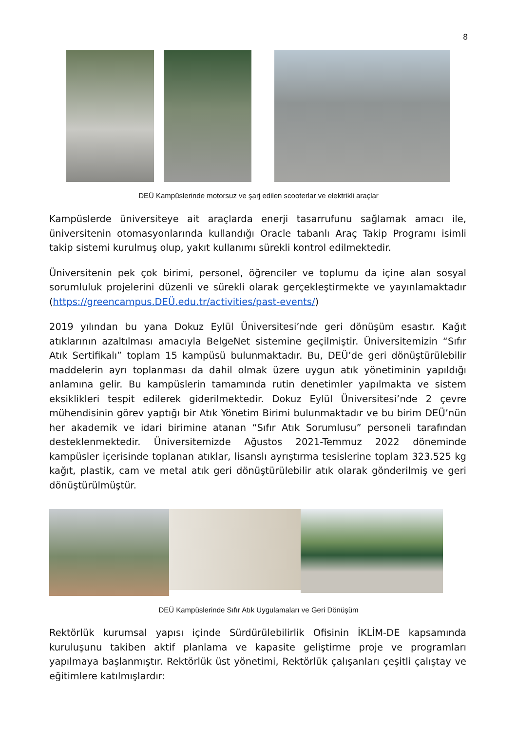8
DEÜ Kampüslerinde motorsuz ve şarj edilen scooterlar ve elektrikli araçlar
Kampüslerde üniversiteye ait araçlarda enerji tasarrufunu sağlamak amacı ile, üniversitenin otomasyonlarında kullandığı Oracle tabanlı Araç Takip Programı isimli takip sistemi kurulmuş olup, yakıt kullanımı sürekli kontrol edilmektedir.
Üniversitenin pek çok birimi, personel, öğrenciler ve toplumu da içine alan sosyal sorumluluk projelerini düzenli ve sürekli olarak gerçekleştirmekte ve yayınlamaktadır (https://greencampus.DEÜ.edu.tr/activities/past-events/)
2019 yılından bu yana Dokuz Eylül Üniversitesi’nde geri dönüşüm esastır. Kağıt atıklarının azaltılması amacıyla BelgeNet sistemine geçilmiştir. Üniversitemizin “Sıfır Atık Sertifikalı” toplam 15 kampüsü bulunmaktadır. Bu, DEÜ’de geri dönüştürülebilir maddelerin ayrı toplanması da dahil olmak üzere uygun atık yönetiminin yapıldığı anlamına gelir. Bu kampüslerin tamamında rutin denetimler yapılmakta ve sistem eksiklikleri tespit edilerek giderilmektedir. Dokuz Eylül Üniversitesi’nde 2 çevre mühendisinin görev yaptığı bir Atık Yönetim Birimi bulunmaktadır ve bu birim DEÜ’nün her akademik ve idari birimine atanan “Sıfır Atık Sorumlusu” personeli tarafından desteklenmektedir. Üniversitemizde Ağustos 2021-Temmuz 2022 döneminde kampüsler içerisinde toplanan atıklar, lisanslı ayrıştırma tesislerine toplam 323.525 kg kağıt, plastik, cam ve metal atık geri dönüştürülebilir atık olarak gönderilmiş ve geri dönüştürülmüştür.
DEÜ Kampüslerinde Sıfır Atık Uygulamaları ve Geri Dönüşüm
Rektörlük kurumsal yapısı içinde Sürdürülebilirlik Ofisinin İKLİM-DE kapsamında kuruluşunu takiben aktif planlama ve kapasite geliştirme proje ve programları yapılmaya başlanmıştır. Rektörlük üst yönetimi, Rektörlük çalışanları çeşitli çalıştay ve eğitimlere katılmışlardır: